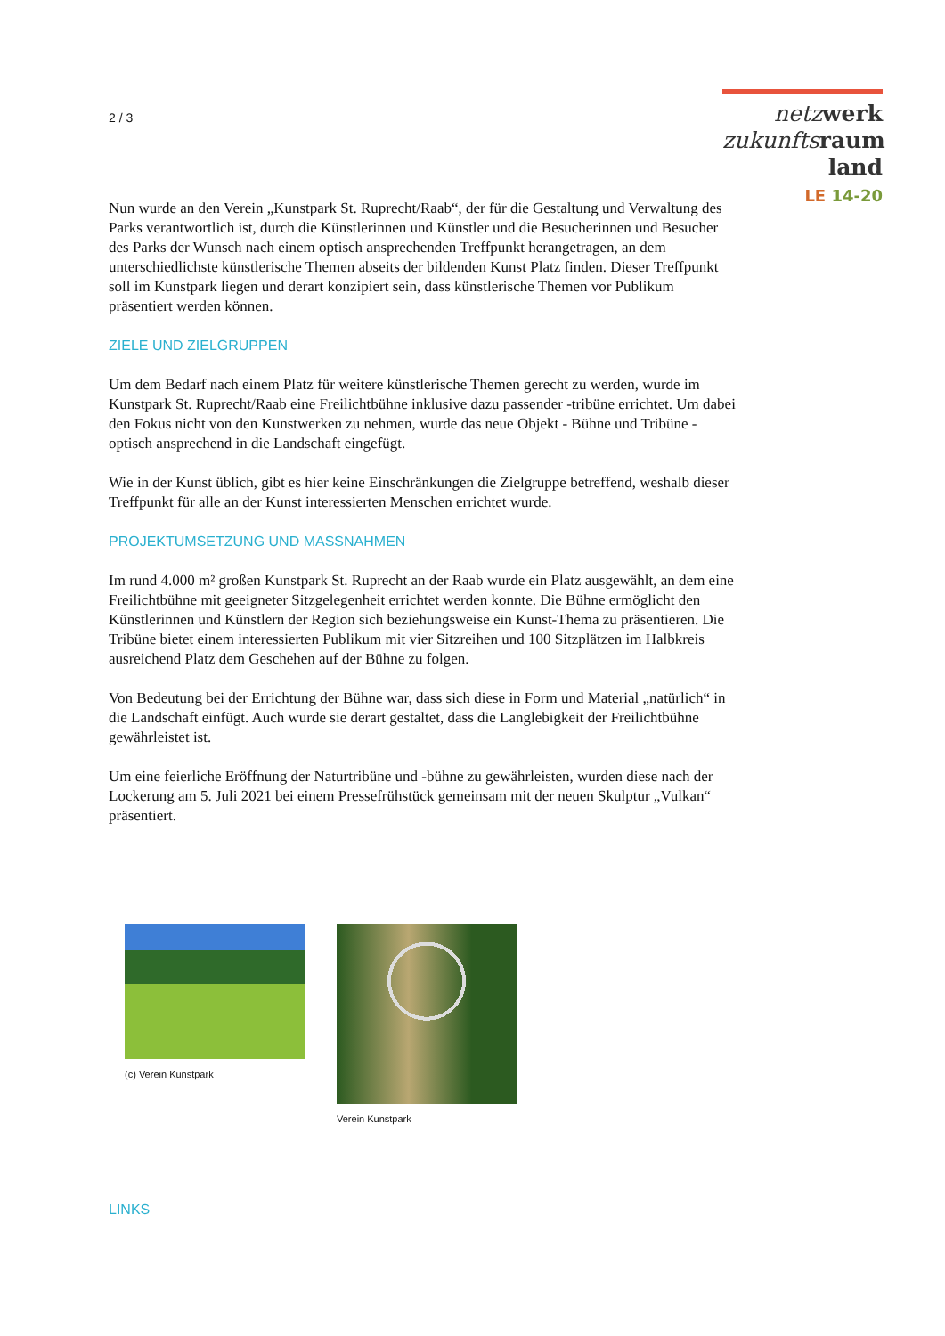2 / 3
netz werk
zukunfts raum
land
LE 14-20
Nun wurde an den Verein „Kunstpark St. Ruprecht/Raab“, der für die Gestaltung und Verwaltung des Parks verantwortlich ist, durch die Künstlerinnen und Künstler und die Besucherinnen und Besucher des Parks der Wunsch nach einem optisch ansprechenden Treffpunkt herangetragen, an dem unterschiedlichste künstlerische Themen abseits der bildenden Kunst Platz finden. Dieser Treffpunkt soll im Kunstpark liegen und derart konzipiert sein, dass künstlerische Themen vor Publikum präsentiert werden können.
ZIELE UND ZIELGRUPPEN
Um dem Bedarf nach einem Platz für weitere künstlerische Themen gerecht zu werden, wurde im Kunstpark St. Ruprecht/Raab eine Freilichtbühne inklusive dazu passender -tribüne errichtet. Um dabei den Fokus nicht von den Kunstwerken zu nehmen, wurde das neue Objekt - Bühne und Tribüne - optisch ansprechend in die Landschaft eingefügt.
Wie in der Kunst üblich, gibt es hier keine Einschränkungen die Zielgruppe betreffend, weshalb dieser Treffpunkt für alle an der Kunst interessierten Menschen errichtet wurde.
PROJEKTUMSETZUNG UND MASSNAHMEN
Im rund 4.000 m² großen Kunstpark St. Ruprecht an der Raab wurde ein Platz ausgewählt, an dem eine Freilichtbühne mit geeigneter Sitzgelegenheit errichtet werden konnte. Die Bühne ermöglicht den Künstlerinnen und Künstlern der Region sich beziehungsweise ein Kunst-Thema zu präsentieren. Die Tribüne bietet einem interessierten Publikum mit vier Sitzreihen und 100 Sitzplätzen im Halbkreis ausreichend Platz dem Geschehen auf der Bühne zu folgen.
Von Bedeutung bei der Errichtung der Bühne war, dass sich diese in Form und Material „natürlich“ in die Landschaft einfügt. Auch wurde sie derart gestaltet, dass die Langlebigkeit der Freilichtbühne gewährleistet ist.
Um eine feierliche Eröffnung der Naturtribüne und -bühne zu gewährleisten, wurden diese nach der Lockerung am 5. Juli 2021 bei einem Pressefrühstück gemeinsam mit der neuen Skulptur „Vulkan“ präsentiert.
(c) Verein Kunstpark Verein Kunstpark
LINKS